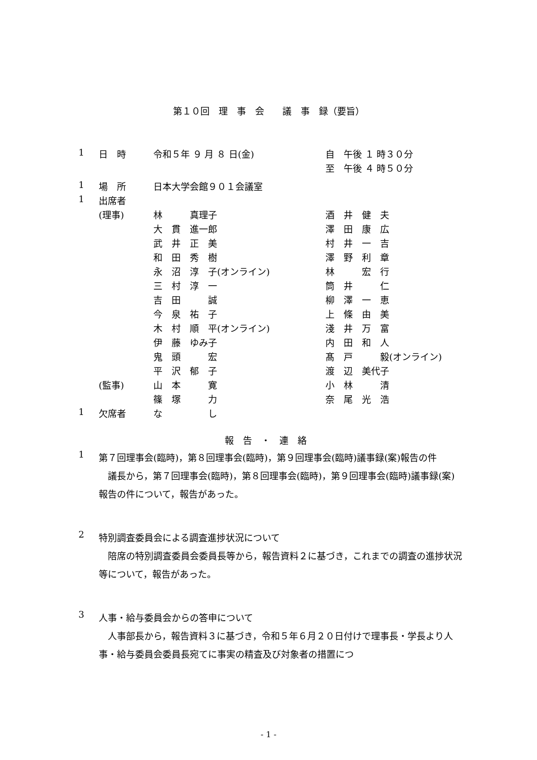第１０回　理　事　会　　議　事　録（要旨）
| 1 | 日 時 | 令和５年 ９ 月 ８ 日(金) | 自 午後 １ 時３０分 |
| | | | 至 午後 ４ 時５０分 |
| 1 | 場 所 | 日本大学会館９０１会議室 | |
| 1 | 出席者 | | |
| | (理事) | 林 真理子 | 酒 井 健 夫 |
| | | 大 貫 進一郎 | 澤 田 康 広 |
| | | 武 井 正 美 | 村 井 一 吉 |
| | | 和 田 秀 樹 | 澤 野 利 章 |
| | | 永 沼 淳 子(オンライン) | 林 宏 行 |
| | | 三 村 淳 一 | 筒 井 仁 |
| | | 吉 田 誠 | 柳 澤 一 恵 |
| | | 今 泉 祐 子 | 上 條 由 美 |
| | | 木 村 順 平(オンライン) | 淺 井 万 富 |
| | | 伊 藤 ゆみ子 | 内 田 和 人 |
| | | 鬼 頭 宏 | 髙 戸 毅(オンライン) |
| | | 平 沢 郁 子 | 渡 辺 美代子 |
| | (監事) | 山 本 寛 | 小 林 清 |
| | | 篠 塚 力 | 奈 尾 光 浩 |
| 1 | 欠席者 | な し | |
報　告　・　連　絡
1
第７回理事会(臨時)，第８回理事会(臨時)，第９回理事会(臨時)議事録(案)報告の件
　議長から，第７回理事会(臨時)，第８回理事会(臨時)，第９回理事会(臨時)議事録(案)報告の件について，報告があった。
2
特別調査委員会による調査進捗状況について
　陪席の特別調査委員会委員長等から，報告資料２に基づき，これまでの調査の進捗状況等について，報告があった。
3
人事・給与委員会からの答申について
　人事部長から，報告資料３に基づき，令和５年６月２０日付けで理事長・学長より人事・給与委員会委員長宛てに事実の精査及び対象者の措置につ
- 1 -